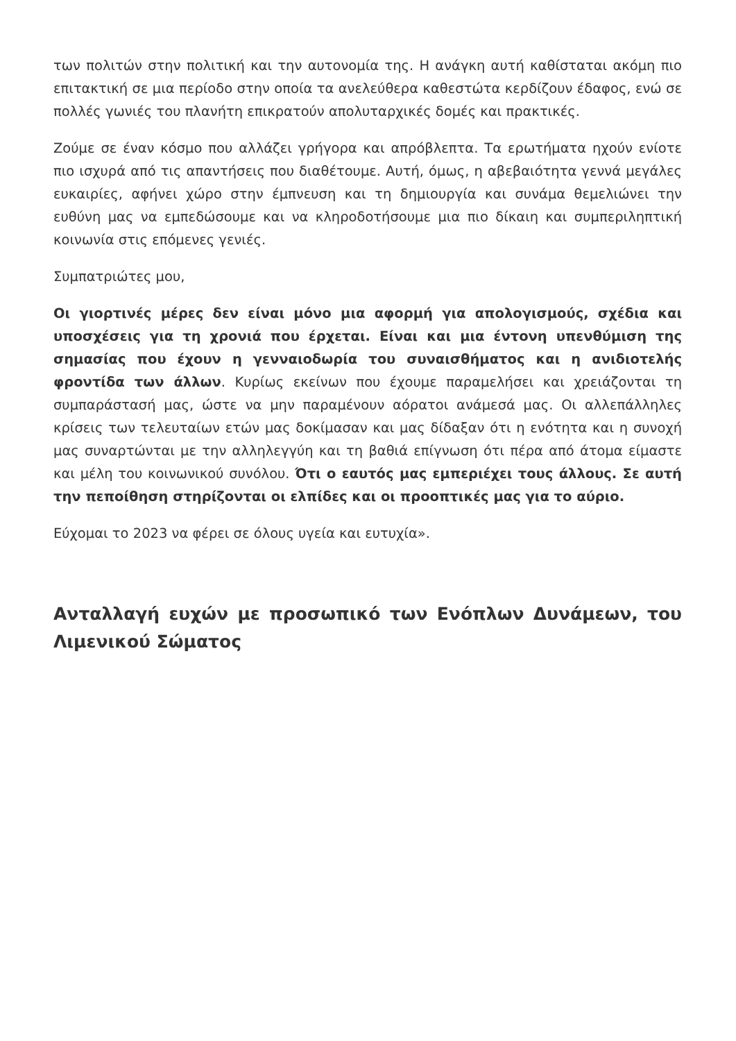των πολιτών στην πολιτική και την αυτονομία της. Η ανάγκη αυτή καθίσταται ακόμη πιο επιτακτική σε μια περίοδο στην οποία τα ανελεύθερα καθεστώτα κερδίζουν έδαφος, ενώ σε πολλές γωνιές του πλανήτη επικρατούν απολυταρχικές δομές και πρακτικές.
Ζούμε σε έναν κόσμο που αλλάζει γρήγορα και απρόβλεπτα. Τα ερωτήματα ηχούν ενίοτε πιο ισχυρά από τις απαντήσεις που διαθέτουμε. Αυτή, όμως, η αβεβαιότητα γεννά μεγάλες ευκαιρίες, αφήνει χώρο στην έμπνευση και τη δημιουργία και συνάμα θεμελιώνει την ευθύνη μας να εμπεδώσουμε και να κληροδοτήσουμε μια πιο δίκαιη και συμπεριληπτική κοινωνία στις επόμενες γενιές.
Συμπατριώτες μου,
Οι γιορτινές μέρες δεν είναι μόνο μια αφορμή για απολογισμούς, σχέδια και υποσχέσεις για τη χρονιά που έρχεται. Είναι και μια έντονη υπενθύμιση της σημασίας που έχουν η γενναιοδωρία του συναισθήματος και η ανιδιοτελής φροντίδα των άλλων. Κυρίως εκείνων που έχουμε παραμελήσει και χρειάζονται τη συμπαράστασή μας, ώστε να μην παραμένουν αόρατοι ανάμεσά μας. Οι αλλεπάλληλες κρίσεις των τελευταίων ετών μας δοκίμασαν και μας δίδαξαν ότι η ενότητα και η συνοχή μας συναρτώνται με την αλληλεγγύη και τη βαθιά επίγνωση ότι πέρα από άτομα είμαστε και μέλη του κοινωνικού συνόλου. Ότι ο εαυτός μας εμπεριέχει τους άλλους. Σε αυτή την πεποίθηση στηρίζονται οι ελπίδες και οι προοπτικές μας για το αύριο.
Εύχομαι το 2023 να φέρει σε όλους υγεία και ευτυχία».
Ανταλλαγή ευχών με προσωπικό των Ενόπλων Δυνάμεων, του Λιμενικού Σώματος